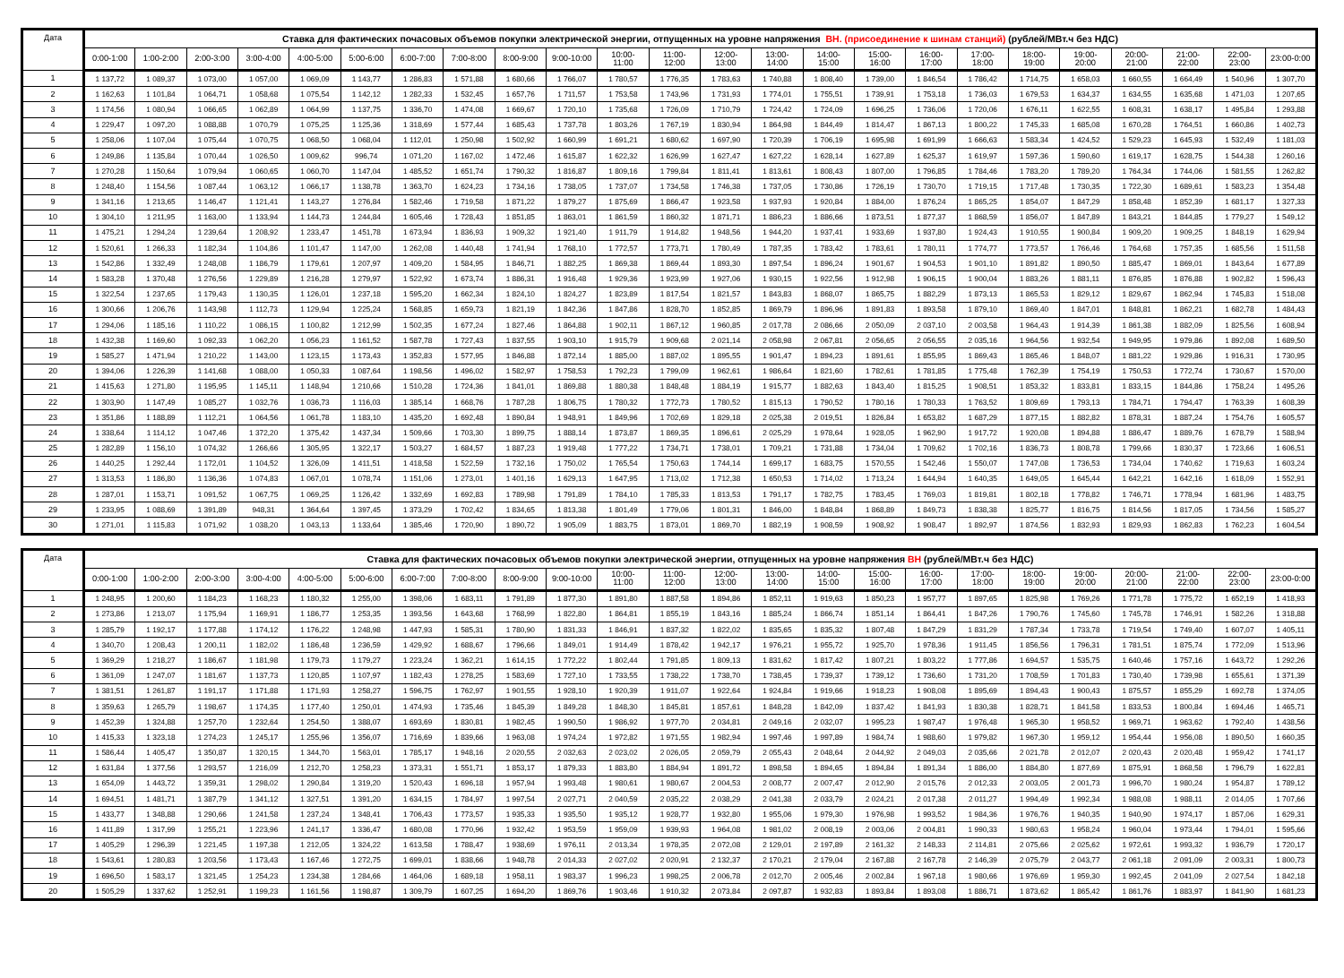| Дата | Ставка для фактических почасовых объемов покупки электрической энергии, отпущенных на уровне напряжения ВН. (присоединение к шинам станций) (рублей/МВт.ч без НДС) | | | | | | | | | | | | | | | | | | | | | | | |
| --- | --- | --- | --- | --- | --- | --- | --- | --- | --- | --- | --- | --- | --- | --- | --- | --- | --- | --- | --- | --- | --- | --- | --- | --- |
| | 0:00-1:00 | 1:00-2:00 | 2:00-3:00 | 3:00-4:00 | 4:00-5:00 | 5:00-6:00 | 6:00-7:00 | 7:00-8:00 | 8:00-9:00 | 9:00-10:00 | 10:00- 11:00 | 11:00- 12:00 | 12:00- 13:00 | 13:00- 14:00 | 14:00- 15:00 | 15:00- 16:00 | 16:00- 17:00 | 17:00- 18:00 | 18:00- 19:00 | 19:00- 20:00 | 20:00- 21:00 | 21:00- 22:00 | 22:00- 23:00 | 23:00-0:00 |
| 1 | 1 137,72 | 1 089,37 | 1 073,00 | 1 057,00 | 1 069,09 | 1 143,77 | 1 286,83 | 1 571,88 | 1 680,66 | 1 766,07 | 1 780,57 | 1 776,35 | 1 783,63 | 1 740,88 | 1 808,40 | 1 739,00 | 1 846,54 | 1 786,42 | 1 714,75 | 1 658,03 | 1 660,55 | 1 664,49 | 1 540,96 | 1 307,70 |
| 2 | 1 162,63 | 1 101,84 | 1 064,71 | 1 058,68 | 1 075,54 | 1 142,12 | 1 282,33 | 1 532,45 | 1 657,76 | 1 711,57 | 1 753,58 | 1 743,96 | 1 731,93 | 1 774,01 | 1 755,51 | 1 739,91 | 1 753,18 | 1 736,03 | 1 679,53 | 1 634,37 | 1 634,55 | 1 635,68 | 1 471,03 | 1 207,65 |
| 3 | 1 174,56 | 1 080,94 | 1 066,65 | 1 062,89 | 1 064,99 | 1 137,75 | 1 336,70 | 1 474,08 | 1 669,67 | 1 720,10 | 1 735,68 | 1 726,09 | 1 710,79 | 1 724,42 | 1 724,09 | 1 696,25 | 1 736,06 | 1 720,06 | 1 676,11 | 1 622,55 | 1 608,31 | 1 638,17 | 1 495,84 | 1 293,88 |
| 4 | 1 229,47 | 1 097,20 | 1 088,88 | 1 070,79 | 1 075,25 | 1 125,36 | 1 318,69 | 1 577,44 | 1 685,43 | 1 737,78 | 1 803,26 | 1 767,19 | 1 830,94 | 1 864,98 | 1 844,49 | 1 814,47 | 1 867,13 | 1 800,22 | 1 745,33 | 1 685,08 | 1 670,28 | 1 764,51 | 1 660,86 | 1 402,73 |
| 5 | 1 258,06 | 1 107,04 | 1 075,44 | 1 070,75 | 1 068,50 | 1 068,04 | 1 112,01 | 1 250,98 | 1 502,92 | 1 660,99 | 1 691,21 | 1 680,62 | 1 697,90 | 1 720,39 | 1 706,19 | 1 695,98 | 1 691,99 | 1 666,63 | 1 583,34 | 1 424,52 | 1 529,23 | 1 645,93 | 1 532,49 | 1 181,03 |
| 6 | 1 249,86 | 1 135,84 | 1 070,44 | 1 026,50 | 1 009,62 | 996,74 | 1 071,20 | 1 167,02 | 1 472,46 | 1 615,87 | 1 622,32 | 1 626,99 | 1 627,47 | 1 627,22 | 1 628,14 | 1 627,89 | 1 625,37 | 1 619,97 | 1 597,36 | 1 590,60 | 1 619,17 | 1 628,75 | 1 544,38 | 1 260,16 |
| 7 | 1 270,28 | 1 150,64 | 1 079,94 | 1 060,65 | 1 060,70 | 1 147,04 | 1 485,52 | 1 651,74 | 1 790,32 | 1 816,87 | 1 809,16 | 1 799,84 | 1 811,41 | 1 813,61 | 1 808,43 | 1 807,00 | 1 796,85 | 1 784,46 | 1 783,20 | 1 789,20 | 1 764,34 | 1 744,06 | 1 581,55 | 1 262,82 |
| 8 | 1 248,40 | 1 154,56 | 1 087,44 | 1 063,12 | 1 066,17 | 1 138,78 | 1 363,70 | 1 624,23 | 1 734,16 | 1 738,05 | 1 737,07 | 1 734,58 | 1 746,38 | 1 737,05 | 1 730,86 | 1 726,19 | 1 730,70 | 1 719,15 | 1 717,48 | 1 730,35 | 1 722,30 | 1 689,61 | 1 583,23 | 1 354,48 |
| 9 | 1 341,16 | 1 213,65 | 1 146,47 | 1 121,41 | 1 143,27 | 1 276,84 | 1 582,46 | 1 719,58 | 1 871,22 | 1 879,27 | 1 875,69 | 1 866,47 | 1 923,58 | 1 937,93 | 1 920,84 | 1 884,00 | 1 876,24 | 1 865,25 | 1 854,07 | 1 847,29 | 1 858,48 | 1 852,39 | 1 681,17 | 1 327,33 |
| 10 | 1 304,10 | 1 211,95 | 1 163,00 | 1 133,94 | 1 144,73 | 1 244,84 | 1 605,46 | 1 728,43 | 1 851,85 | 1 863,01 | 1 861,59 | 1 860,32 | 1 871,71 | 1 886,23 | 1 886,66 | 1 873,51 | 1 877,37 | 1 868,59 | 1 856,07 | 1 847,89 | 1 843,21 | 1 844,85 | 1 779,27 | 1 549,12 |
| 11 | 1 475,21 | 1 294,24 | 1 239,64 | 1 208,92 | 1 233,47 | 1 451,78 | 1 673,94 | 1 836,93 | 1 909,32 | 1 921,40 | 1 911,79 | 1 914,82 | 1 948,56 | 1 944,20 | 1 937,41 | 1 933,69 | 1 937,80 | 1 924,43 | 1 910,55 | 1 900,84 | 1 909,20 | 1 909,25 | 1 848,19 | 1 629,94 |
| 12 | 1 520,61 | 1 266,33 | 1 182,34 | 1 104,86 | 1 101,47 | 1 147,00 | 1 262,08 | 1 440,48 | 1 741,94 | 1 768,10 | 1 772,57 | 1 773,71 | 1 780,49 | 1 787,35 | 1 783,42 | 1 783,61 | 1 780,11 | 1 774,77 | 1 773,57 | 1 766,46 | 1 764,68 | 1 757,35 | 1 685,56 | 1 511,58 |
| 13 | 1 542,86 | 1 332,49 | 1 248,08 | 1 186,79 | 1 179,61 | 1 207,97 | 1 409,20 | 1 584,95 | 1 846,71 | 1 882,25 | 1 869,38 | 1 869,44 | 1 893,30 | 1 897,54 | 1 896,24 | 1 901,67 | 1 904,53 | 1 901,10 | 1 891,82 | 1 890,50 | 1 885,47 | 1 869,01 | 1 843,64 | 1 677,89 |
| 14 | 1 583,28 | 1 370,48 | 1 276,56 | 1 229,89 | 1 216,28 | 1 279,97 | 1 522,92 | 1 673,74 | 1 886,31 | 1 916,48 | 1 929,36 | 1 923,99 | 1 927,06 | 1 930,15 | 1 922,56 | 1 912,98 | 1 906,15 | 1 900,04 | 1 883,26 | 1 881,11 | 1 876,85 | 1 876,88 | 1 902,82 | 1 596,43 |
| 15 | 1 322,54 | 1 237,65 | 1 179,43 | 1 130,35 | 1 126,01 | 1 237,18 | 1 595,20 | 1 662,34 | 1 824,10 | 1 824,27 | 1 823,89 | 1 817,54 | 1 821,57 | 1 843,83 | 1 868,07 | 1 865,75 | 1 882,29 | 1 873,13 | 1 865,53 | 1 829,12 | 1 829,67 | 1 862,94 | 1 745,83 | 1 518,08 |
| 16 | 1 300,66 | 1 206,76 | 1 143,98 | 1 112,73 | 1 129,94 | 1 225,24 | 1 568,85 | 1 659,73 | 1 821,19 | 1 842,36 | 1 847,86 | 1 828,70 | 1 852,85 | 1 869,79 | 1 896,96 | 1 891,83 | 1 893,58 | 1 879,10 | 1 869,40 | 1 847,01 | 1 848,81 | 1 862,21 | 1 682,78 | 1 484,43 |
| 17 | 1 294,06 | 1 185,16 | 1 110,22 | 1 086,15 | 1 100,82 | 1 212,99 | 1 502,35 | 1 677,24 | 1 827,46 | 1 864,88 | 1 902,11 | 1 867,12 | 1 960,85 | 2 017,78 | 2 086,66 | 2 050,09 | 2 037,10 | 2 003,58 | 1 964,43 | 1 914,39 | 1 861,38 | 1 882,09 | 1 825,56 | 1 608,94 |
| 18 | 1 432,38 | 1 169,60 | 1 092,33 | 1 062,20 | 1 056,23 | 1 161,52 | 1 587,78 | 1 727,43 | 1 837,55 | 1 903,10 | 1 915,79 | 1 909,68 | 2 021,14 | 2 058,98 | 2 067,81 | 2 056,65 | 2 056,55 | 2 035,16 | 1 964,56 | 1 932,54 | 1 949,95 | 1 979,86 | 1 892,08 | 1 689,50 |
| 19 | 1 585,27 | 1 471,94 | 1 210,22 | 1 143,00 | 1 123,15 | 1 173,43 | 1 352,83 | 1 577,95 | 1 846,88 | 1 872,14 | 1 885,00 | 1 887,02 | 1 895,55 | 1 901,47 | 1 894,23 | 1 891,61 | 1 855,95 | 1 869,43 | 1 865,46 | 1 848,07 | 1 881,22 | 1 929,86 | 1 916,31 | 1 730,95 |
| 20 | 1 394,06 | 1 226,39 | 1 141,68 | 1 088,00 | 1 050,33 | 1 087,64 | 1 198,56 | 1 496,02 | 1 582,97 | 1 758,53 | 1 792,23 | 1 799,09 | 1 962,61 | 1 986,64 | 1 821,60 | 1 782,61 | 1 781,85 | 1 775,48 | 1 762,39 | 1 754,19 | 1 750,53 | 1 772,74 | 1 730,67 | 1 570,00 |
| 21 | 1 415,63 | 1 271,80 | 1 195,95 | 1 145,11 | 1 148,94 | 1 210,66 | 1 510,28 | 1 724,36 | 1 841,01 | 1 869,88 | 1 880,38 | 1 848,48 | 1 884,19 | 1 915,77 | 1 882,63 | 1 843,40 | 1 815,25 | 1 908,51 | 1 853,32 | 1 833,81 | 1 833,15 | 1 844,86 | 1 758,24 | 1 495,26 |
| 22 | 1 303,90 | 1 147,49 | 1 085,27 | 1 032,76 | 1 036,73 | 1 116,03 | 1 385,14 | 1 668,76 | 1 787,28 | 1 806,75 | 1 780,32 | 1 772,73 | 1 780,52 | 1 815,13 | 1 790,52 | 1 780,16 | 1 780,33 | 1 763,52 | 1 809,69 | 1 793,13 | 1 784,71 | 1 794,47 | 1 763,39 | 1 608,39 |
| 23 | 1 351,86 | 1 188,89 | 1 112,21 | 1 064,56 | 1 061,78 | 1 183,10 | 1 435,20 | 1 692,48 | 1 890,84 | 1 948,91 | 1 849,96 | 1 702,69 | 1 829,18 | 2 025,38 | 2 019,51 | 1 826,84 | 1 653,82 | 1 687,29 | 1 877,15 | 1 882,82 | 1 878,31 | 1 887,24 | 1 754,76 | 1 605,57 |
| 24 | 1 338,64 | 1 114,12 | 1 047,46 | 1 372,20 | 1 375,42 | 1 437,34 | 1 509,66 | 1 703,30 | 1 899,75 | 1 888,14 | 1 873,87 | 1 869,35 | 1 896,61 | 2 025,29 | 1 978,64 | 1 928,05 | 1 962,90 | 1 917,72 | 1 920,08 | 1 894,88 | 1 886,47 | 1 889,76 | 1 678,79 | 1 588,94 |
| 25 | 1 282,89 | 1 156,10 | 1 074,32 | 1 266,66 | 1 305,95 | 1 322,17 | 1 503,27 | 1 684,57 | 1 887,23 | 1 919,48 | 1 777,22 | 1 734,71 | 1 738,01 | 1 709,21 | 1 731,88 | 1 734,04 | 1 709,62 | 1 702,16 | 1 836,73 | 1 808,78 | 1 799,66 | 1 830,37 | 1 723,66 | 1 606,51 |
| 26 | 1 440,25 | 1 292,44 | 1 172,01 | 1 104,52 | 1 326,09 | 1 411,51 | 1 418,58 | 1 522,59 | 1 732,16 | 1 750,02 | 1 765,54 | 1 750,63 | 1 744,14 | 1 699,17 | 1 683,75 | 1 570,55 | 1 542,46 | 1 550,07 | 1 747,08 | 1 736,53 | 1 734,04 | 1 740,62 | 1 719,63 | 1 603,24 |
| 27 | 1 313,53 | 1 186,80 | 1 136,36 | 1 074,83 | 1 067,01 | 1 078,74 | 1 151,06 | 1 273,01 | 1 401,16 | 1 629,13 | 1 647,95 | 1 713,02 | 1 712,38 | 1 650,53 | 1 714,02 | 1 713,24 | 1 644,94 | 1 640,35 | 1 649,05 | 1 645,44 | 1 642,21 | 1 642,16 | 1 618,09 | 1 552,91 |
| 28 | 1 287,01 | 1 153,71 | 1 091,52 | 1 067,75 | 1 069,25 | 1 126,42 | 1 332,69 | 1 692,83 | 1 789,98 | 1 791,89 | 1 784,10 | 1 785,33 | 1 813,53 | 1 791,17 | 1 782,75 | 1 783,45 | 1 769,03 | 1 819,81 | 1 802,18 | 1 778,82 | 1 746,71 | 1 778,94 | 1 681,96 | 1 483,75 |
| 29 | 1 233,95 | 1 088,69 | 1 391,89 | 948,31 | 1 364,64 | 1 397,45 | 1 373,29 | 1 702,42 | 1 834,65 | 1 813,38 | 1 801,49 | 1 779,06 | 1 801,31 | 1 846,00 | 1 848,84 | 1 868,89 | 1 849,73 | 1 838,38 | 1 825,77 | 1 816,75 | 1 814,56 | 1 817,05 | 1 734,56 | 1 585,27 |
| 30 | 1 271,01 | 1 115,83 | 1 071,92 | 1 038,20 | 1 043,13 | 1 133,64 | 1 385,46 | 1 720,90 | 1 890,72 | 1 905,09 | 1 883,75 | 1 873,01 | 1 869,70 | 1 882,19 | 1 908,59 | 1 908,92 | 1 908,47 | 1 892,97 | 1 874,56 | 1 832,93 | 1 829,93 | 1 862,83 | 1 762,23 | 1 604,54 |
| Дата | Ставка для фактических почасовых объемов покупки электрической энергии, отпущенных на уровне напряжения ВН (рублей/МВт.ч без НДС) | | | | | | | | | | | | | | | | | | | | | | | |
| --- | --- | --- | --- | --- | --- | --- | --- | --- | --- | --- | --- | --- | --- | --- | --- | --- | --- | --- | --- | --- | --- | --- | --- | --- |
| | 0:00-1:00 | 1:00-2:00 | 2:00-3:00 | 3:00-4:00 | 4:00-5:00 | 5:00-6:00 | 6:00-7:00 | 7:00-8:00 | 8:00-9:00 | 9:00-10:00 | 10:00- 11:00 | 11:00- 12:00 | 12:00- 13:00 | 13:00- 14:00 | 14:00- 15:00 | 15:00- 16:00 | 16:00- 17:00 | 17:00- 18:00 | 18:00- 19:00 | 19:00- 20:00 | 20:00- 21:00 | 21:00- 22:00 | 22:00- 23:00 | 23:00-0:00 |
| 1 | 1 248,95 | 1 200,60 | 1 184,23 | 1 168,23 | 1 180,32 | 1 255,00 | 1 398,06 | 1 683,11 | 1 791,89 | 1 877,30 | 1 891,80 | 1 887,58 | 1 894,86 | 1 852,11 | 1 919,63 | 1 850,23 | 1 957,77 | 1 897,65 | 1 825,98 | 1 769,26 | 1 771,78 | 1 775,72 | 1 652,19 | 1 418,93 |
| 2 | 1 273,86 | 1 213,07 | 1 175,94 | 1 169,91 | 1 186,77 | 1 253,35 | 1 393,56 | 1 643,68 | 1 768,99 | 1 822,80 | 1 864,81 | 1 855,19 | 1 843,16 | 1 885,24 | 1 866,74 | 1 851,14 | 1 864,41 | 1 847,26 | 1 790,76 | 1 745,60 | 1 745,78 | 1 746,91 | 1 582,26 | 1 318,88 |
| 3 | 1 285,79 | 1 192,17 | 1 177,88 | 1 174,12 | 1 176,22 | 1 248,98 | 1 447,93 | 1 585,31 | 1 780,90 | 1 831,33 | 1 846,91 | 1 837,32 | 1 822,02 | 1 835,65 | 1 835,32 | 1 807,48 | 1 847,29 | 1 831,29 | 1 787,34 | 1 733,78 | 1 719,54 | 1 749,40 | 1 607,07 | 1 405,11 |
| 4 | 1 340,70 | 1 208,43 | 1 200,11 | 1 182,02 | 1 186,48 | 1 236,59 | 1 429,92 | 1 688,67 | 1 796,66 | 1 849,01 | 1 914,49 | 1 878,42 | 1 942,17 | 1 976,21 | 1 955,72 | 1 925,70 | 1 978,36 | 1 911,45 | 1 856,56 | 1 796,31 | 1 781,51 | 1 875,74 | 1 772,09 | 1 513,96 |
| 5 | 1 369,29 | 1 218,27 | 1 186,67 | 1 181,98 | 1 179,73 | 1 179,27 | 1 223,24 | 1 362,21 | 1 614,15 | 1 772,22 | 1 802,44 | 1 791,85 | 1 809,13 | 1 831,62 | 1 817,42 | 1 807,21 | 1 803,22 | 1 777,86 | 1 694,57 | 1 535,75 | 1 640,46 | 1 757,16 | 1 643,72 | 1 292,26 |
| 6 | 1 361,09 | 1 247,07 | 1 181,67 | 1 137,73 | 1 120,85 | 1 107,97 | 1 182,43 | 1 278,25 | 1 583,69 | 1 727,10 | 1 733,55 | 1 738,22 | 1 738,70 | 1 738,45 | 1 739,37 | 1 739,12 | 1 736,60 | 1 731,20 | 1 708,59 | 1 701,83 | 1 730,40 | 1 739,98 | 1 655,61 | 1 371,39 |
| 7 | 1 381,51 | 1 261,87 | 1 191,17 | 1 171,88 | 1 171,93 | 1 258,27 | 1 596,75 | 1 762,97 | 1 901,55 | 1 928,10 | 1 920,39 | 1 911,07 | 1 922,64 | 1 924,84 | 1 919,66 | 1 918,23 | 1 908,08 | 1 895,69 | 1 894,43 | 1 900,43 | 1 875,57 | 1 855,29 | 1 692,78 | 1 374,05 |
| 8 | 1 359,63 | 1 265,79 | 1 198,67 | 1 174,35 | 1 177,40 | 1 250,01 | 1 474,93 | 1 735,46 | 1 845,39 | 1 849,28 | 1 848,30 | 1 845,81 | 1 857,61 | 1 848,28 | 1 842,09 | 1 837,42 | 1 841,93 | 1 830,38 | 1 828,71 | 1 841,58 | 1 833,53 | 1 800,84 | 1 694,46 | 1 465,71 |
| 9 | 1 452,39 | 1 324,88 | 1 257,70 | 1 232,64 | 1 254,50 | 1 388,07 | 1 693,69 | 1 830,81 | 1 982,45 | 1 990,50 | 1 986,92 | 1 977,70 | 2 034,81 | 2 049,16 | 2 032,07 | 1 995,23 | 1 987,47 | 1 976,48 | 1 965,30 | 1 958,52 | 1 969,71 | 1 963,62 | 1 792,40 | 1 438,56 |
| 10 | 1 415,33 | 1 323,18 | 1 274,23 | 1 245,17 | 1 255,96 | 1 356,07 | 1 716,69 | 1 839,66 | 1 963,08 | 1 974,24 | 1 972,82 | 1 971,55 | 1 982,94 | 1 997,46 | 1 997,89 | 1 984,74 | 1 988,60 | 1 979,82 | 1 967,30 | 1 959,12 | 1 954,44 | 1 956,08 | 1 890,50 | 1 660,35 |
| 11 | 1 586,44 | 1 405,47 | 1 350,87 | 1 320,15 | 1 344,70 | 1 563,01 | 1 785,17 | 1 948,16 | 2 020,55 | 2 032,63 | 2 023,02 | 2 026,05 | 2 059,79 | 2 055,43 | 2 048,64 | 2 044,92 | 2 049,03 | 2 035,66 | 2 021,78 | 2 012,07 | 2 020,43 | 2 020,48 | 1 959,42 | 1 741,17 |
| 12 | 1 631,84 | 1 377,56 | 1 293,57 | 1 216,09 | 1 212,70 | 1 258,23 | 1 373,31 | 1 551,71 | 1 853,17 | 1 879,33 | 1 883,80 | 1 884,94 | 1 891,72 | 1 898,58 | 1 894,65 | 1 894,84 | 1 891,34 | 1 886,00 | 1 884,80 | 1 877,69 | 1 875,91 | 1 868,58 | 1 796,79 | 1 622,81 |
| 13 | 1 654,09 | 1 443,72 | 1 359,31 | 1 298,02 | 1 290,84 | 1 319,20 | 1 520,43 | 1 696,18 | 1 957,94 | 1 993,48 | 1 980,61 | 1 980,67 | 2 004,53 | 2 008,77 | 2 007,47 | 2 012,90 | 2 015,76 | 2 012,33 | 2 003,05 | 2 001,73 | 1 996,70 | 1 980,24 | 1 954,87 | 1 789,12 |
| 14 | 1 694,51 | 1 481,71 | 1 387,79 | 1 341,12 | 1 327,51 | 1 391,20 | 1 634,15 | 1 784,97 | 1 997,54 | 2 027,71 | 2 040,59 | 2 035,22 | 2 038,29 | 2 041,38 | 2 033,79 | 2 024,21 | 2 017,38 | 2 011,27 | 1 994,49 | 1 992,34 | 1 988,08 | 1 988,11 | 2 014,05 | 1 707,66 |
| 15 | 1 433,77 | 1 348,88 | 1 290,66 | 1 241,58 | 1 237,24 | 1 348,41 | 1 706,43 | 1 773,57 | 1 935,33 | 1 935,50 | 1 935,12 | 1 928,77 | 1 932,80 | 1 955,06 | 1 979,30 | 1 976,98 | 1 993,52 | 1 984,36 | 1 976,76 | 1 940,35 | 1 940,90 | 1 974,17 | 1 857,06 | 1 629,31 |
| 16 | 1 411,89 | 1 317,99 | 1 255,21 | 1 223,96 | 1 241,17 | 1 336,47 | 1 680,08 | 1 770,96 | 1 932,42 | 1 953,59 | 1 959,09 | 1 939,93 | 1 964,08 | 1 981,02 | 2 008,19 | 2 003,06 | 2 004,81 | 1 990,33 | 1 980,63 | 1 958,24 | 1 960,04 | 1 973,44 | 1 794,01 | 1 595,66 |
| 17 | 1 405,29 | 1 296,39 | 1 221,45 | 1 197,38 | 1 212,05 | 1 324,22 | 1 613,58 | 1 788,47 | 1 938,69 | 1 976,11 | 2 013,34 | 1 978,35 | 2 072,08 | 2 129,01 | 2 197,89 | 2 161,32 | 2 148,33 | 2 114,81 | 2 075,66 | 2 025,62 | 1 972,61 | 1 993,32 | 1 936,79 | 1 720,17 |
| 18 | 1 543,61 | 1 280,83 | 1 203,56 | 1 173,43 | 1 167,46 | 1 272,75 | 1 699,01 | 1 838,66 | 1 948,78 | 2 014,33 | 2 027,02 | 2 020,91 | 2 132,37 | 2 170,21 | 2 179,04 | 2 167,88 | 2 167,78 | 2 146,39 | 2 075,79 | 2 043,77 | 2 061,18 | 2 091,09 | 2 003,31 | 1 800,73 |
| 19 | 1 696,50 | 1 583,17 | 1 321,45 | 1 254,23 | 1 234,38 | 1 284,66 | 1 464,06 | 1 689,18 | 1 958,11 | 1 983,37 | 1 996,23 | 1 998,25 | 2 006,78 | 2 012,70 | 2 005,46 | 2 002,84 | 1 967,18 | 1 980,66 | 1 976,69 | 1 959,30 | 1 992,45 | 2 041,09 | 2 027,54 | 1 842,18 |
| 20 | 1 505,29 | 1 337,62 | 1 252,91 | 1 199,23 | 1 161,56 | 1 198,87 | 1 309,79 | 1 607,25 | 1 694,20 | 1 869,76 | 1 903,46 | 1 910,32 | 2 073,84 | 2 097,87 | 1 932,83 | 1 893,84 | 1 893,08 | 1 886,71 | 1 873,62 | 1 865,42 | 1 861,76 | 1 883,97 | 1 841,90 | 1 681,23 |